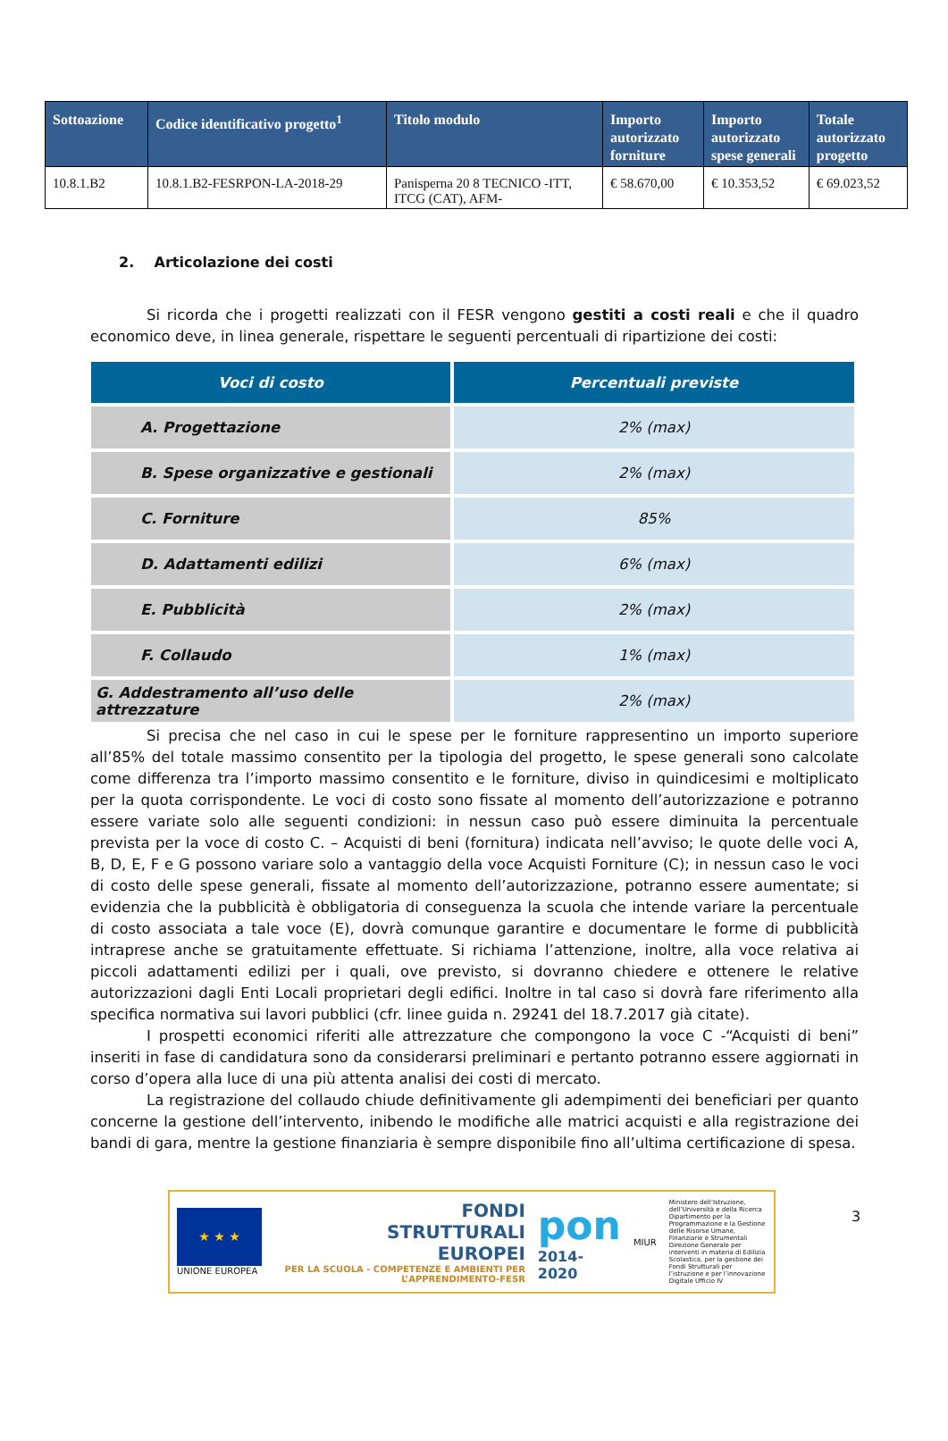| Sottoazione | Codice identificativo progetto<sup>1</sup> | Titolo modulo | Importo autorizzato forniture | Importo autorizzato spese generali | Totale autorizzato progetto |
| --- | --- | --- | --- | --- | --- |
| 10.8.1.B2 | 10.8.1.B2-FESRPON-LA-2018-29 | Panisperna 20 8 TECNICO -ITT, ITCG (CAT), AFM- | € 58.670,00 | € 10.353,52 | € 69.023,52 |
2. Articolazione dei costi
Si ricorda che i progetti realizzati con il FESR vengono gestiti a costi reali e che il quadro economico deve, in linea generale, rispettare le seguenti percentuali di ripartizione dei costi:
| Voci di costo | Percentuali previste |
| --- | --- |
| A. Progettazione | 2% (max) |
| B. Spese organizzative e gestionali | 2% (max) |
| C. Forniture | 85% |
| D. Adattamenti edilizi | 6% (max) |
| E. Pubblicità | 2% (max) |
| F. Collaudo | 1% (max) |
| G. Addestramento all’uso delle attrezzature | 2% (max) |
Si precisa che nel caso in cui le spese per le forniture rappresentino un importo superiore all’85% del totale massimo consentito per la tipologia del progetto, le spese generali sono calcolate come differenza tra l’importo massimo consentito e le forniture, diviso in quindicesimi e moltiplicato per la quota corrispondente. Le voci di costo sono fissate al momento dell’autorizzazione e potranno essere variate solo alle seguenti condizioni: in nessun caso può essere diminuita la percentuale prevista per la voce di costo C. – Acquisti di beni (fornitura) indicata nell’avviso; le quote delle voci A, B, D, E, F e G possono variare solo a vantaggio della voce Acquisti Forniture (C); in nessun caso le voci di costo delle spese generali, fissate al momento dell’autorizzazione, potranno essere aumentate; si evidenzia che la pubblicità è obbligatoria di conseguenza la scuola che intende variare la percentuale di costo associata a tale voce (E), dovrà comunque garantire e documentare le forme di pubblicità intraprese anche se gratuitamente effettuate. Si richiama l’attenzione, inoltre, alla voce relativa ai piccoli adattamenti edilizi per i quali, ove previsto, si dovranno chiedere e ottenere le relative autorizzazioni dagli Enti Locali proprietari degli edifici. Inoltre in tal caso si dovrà fare riferimento alla specifica normativa sui lavori pubblici (cfr. linee guida n. 29241 del 18.7.2017 già citate).
I prospetti economici riferiti alle attrezzature che compongono la voce C -“Acquisti di beni” inseriti in fase di candidatura sono da considerarsi preliminari e pertanto potranno essere aggiornati in corso d’opera alla luce di una più attenta analisi dei costi di mercato.
La registrazione del collaudo chiude definitivamente gli adempimenti dei beneficiari per quanto concerne la gestione dell’intervento, inibendo le modifiche alle matrici acquisti e alla registrazione dei bandi di gara, mentre la gestione finanziaria è sempre disponibile fino all’ultima certificazione di spesa.
★ ★ ★
UNIONE EUROPEA
FONDI
STRUTTURALI
EUROPEI
PER LA SCUOLA - COMPETENZE E AMBIENTI PER L’APPRENDIMENTO-FESR
pon
2014-2020
MIUR
Ministero dell’Istruzione, dell’Università e della Ricerca Dipartimento per la Programmazione e la Gestione delle Risorse Umane, Finanziarie e Strumentali Direzione Generale per interventi in materia di Edilizia Scolastica, per la gestione dei Fondi Strutturali per l’istruzione e per l’innovazione Digitale Ufficio IV
3